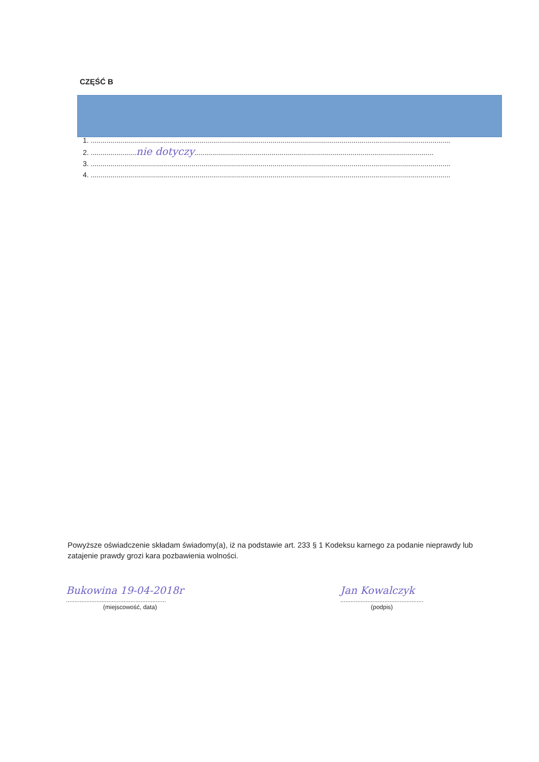CZĘŚĆ B
1. ......................................................................................................................................................................................
2. .......................nie dotyczy.........................................................................................................................
3. ......................................................................................................................................................................................
4. ......................................................................................................................................................................................
Powyższe oświadczenie składam świadomy(a), iż na podstawie art. 233 § 1 Kodeksu karnego za podanie nieprawdy lub zatajenie prawdy grozi kara pozbawienia wolności.
Bukowina 19-04-2018r
...........................................................
(miejscowość, data)
Jan Kowalczyk
.................................................
(podpis)